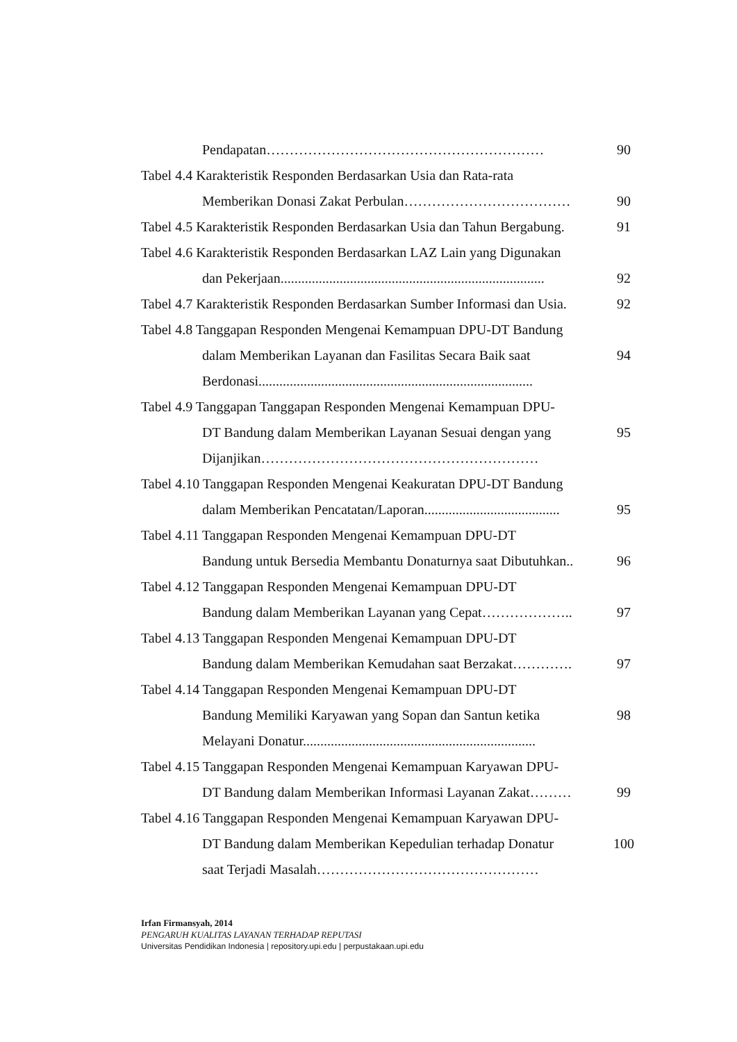Pendapatan……………………………………………………
90
Tabel 4.4 Karakteristik Responden Berdasarkan Usia dan Rata-rata
Memberikan Donasi Zakat Perbulan………………………………
90
Tabel 4.5 Karakteristik Responden Berdasarkan Usia dan Tahun Bergabung.
91
Tabel 4.6 Karakteristik Responden Berdasarkan LAZ Lain yang Digunakan
dan Pekerjaan............................................................................
92
Tabel 4.7 Karakteristik Responden Berdasarkan Sumber Informasi dan Usia.
92
Tabel 4.8 Tanggapan Responden Mengenai Kemampuan DPU-DT Bandung
dalam Memberikan Layanan dan Fasilitas Secara Baik saat
Berdonasi...............................................................................
94
Tabel 4.9 Tanggapan Tanggapan Responden Mengenai Kemampuan DPU-
DT Bandung dalam Memberikan Layanan Sesuai dengan yang
Dijanjikan……………………………………………………
95
Tabel 4.10 Tanggapan Responden Mengenai Keakuratan DPU-DT Bandung
dalam Memberikan Pencatatan/Laporan.......................................
95
Tabel 4.11 Tanggapan Responden Mengenai Kemampuan DPU-DT
Bandung untuk Bersedia Membantu Donaturnya saat Dibutuhkan..
96
Tabel 4.12 Tanggapan Responden Mengenai Kemampuan DPU-DT
Bandung dalam Memberikan Layanan yang Cepat………………..
97
Tabel 4.13 Tanggapan Responden Mengenai Kemampuan DPU-DT
Bandung dalam Memberikan Kemudahan saat Berzakat………….
97
Tabel 4.14 Tanggapan Responden Mengenai Kemampuan DPU-DT
Bandung Memiliki Karyawan yang Sopan dan Santun ketika
Melayani Donatur...................................................................
98
Tabel 4.15 Tanggapan Responden Mengenai Kemampuan Karyawan DPU-
DT Bandung dalam Memberikan Informasi Layanan Zakat………
99
Tabel 4.16 Tanggapan Responden Mengenai Kemampuan Karyawan DPU-
DT Bandung dalam Memberikan Kepedulian terhadap Donatur
saat Terjadi Masalah…………………………………………
100
Irfan Firmansyah, 2014
PENGARUH KUALITAS LAYANAN TERHADAP REPUTASI
Universitas Pendidikan Indonesia | repository.upi.edu | perpustakaan.upi.edu